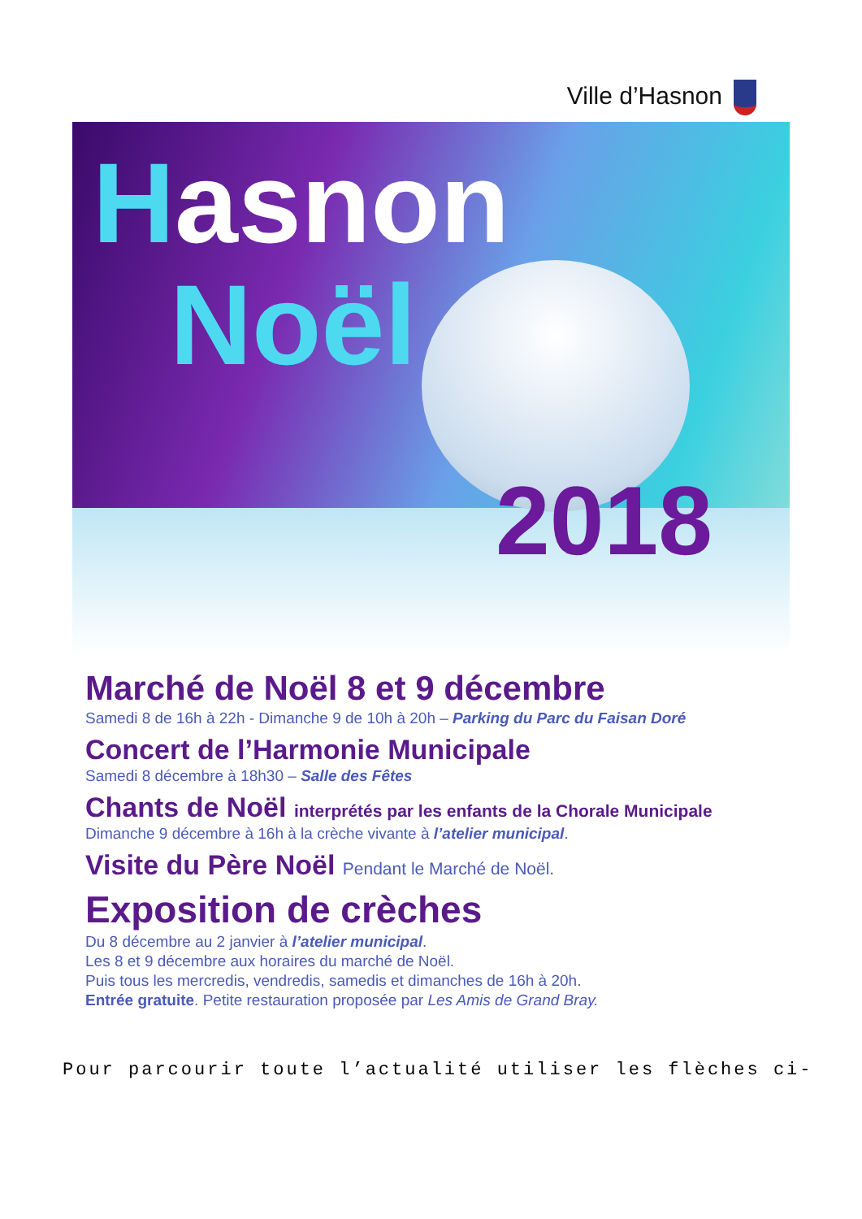Ville d’Hasnon
Hasnon
Noël
2018
Marché de Noël 8 et 9 décembre
Samedi 8 de 16h à 22h - Dimanche 9 de 10h à 20h – Parking du Parc du Faisan Doré
Concert de l’Harmonie Municipale
Samedi 8 décembre à 18h30 – Salle des Fêtes
Chants de Noël interprétés par les enfants de la Chorale Municipale
Dimanche 9 décembre à 16h à la crèche vivante à l’atelier municipal.
Visite du Père Noël Pendant le Marché de Noël.
Exposition de crèches
Du 8 décembre au 2 janvier à l’atelier municipal.
Les 8 et 9 décembre aux horaires du marché de Noël.
Puis tous les mercredis, vendredis, samedis et dimanches de 16h à 20h.
Entrée gratuite. Petite restauration proposée par Les Amis de Grand Bray.
Pour parcourir toute l’actualité utiliser les flèches ci-